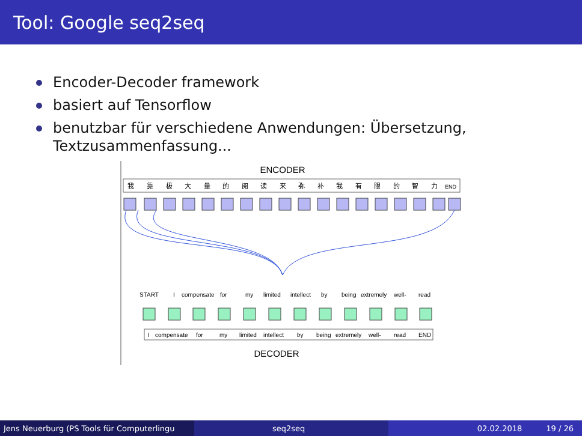Tool: Google seq2seq
Encoder-Decoder framework
basiert auf Tensorflow
benutzbar für verschiedene Anwendungen: Übersetzung, Textzusammenfassung...
ENCODER
我靠极大量的阅读来弥补我有限的智力END
STARTIcompensateformylimitedintellectbybeingextremelywell-read
Icompensateformylimitedintellectbybeingextremelywell-readEND
DECODER
Jens Neuerburg (PS Tools für Computerlingu
seq2seq 02.02.2018 19 / 26